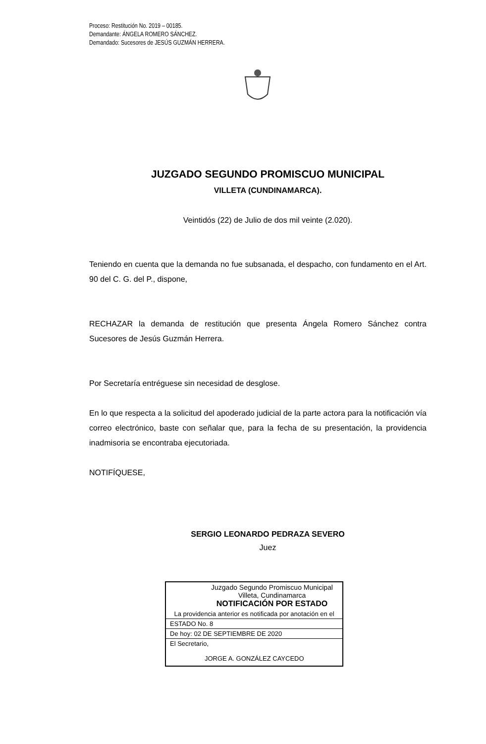Proceso: Restitución No. 2019 – 00185.
Demandante: ÁNGELA ROMERO SÁNCHEZ.
Demandado: Sucesores de JESÚS GUZMÁN HERRERA.
JUZGADO SEGUNDO PROMISCUO MUNICIPAL
VILLETA (CUNDINAMARCA).
Veintidós (22) de Julio de dos mil veinte (2.020).
Teniendo en cuenta que la demanda no fue subsanada, el despacho, con fundamento en el Art. 90 del C. G. del P., dispone,
RECHAZAR la demanda de restitución que presenta Ángela Romero Sánchez contra Sucesores de Jesús Guzmán Herrera.
Por Secretaría entréguese sin necesidad de desglose.
En lo que respecta a la solicitud del apoderado judicial de la parte actora para la notificación vía correo electrónico, baste con señalar que, para la fecha de su presentación, la providencia inadmisoria se encontraba ejecutoriada.
NOTIFÍQUESE,
SERGIO LEONARDO PEDRAZA SEVERO
Juez
| Juzgado Segundo Promiscuo Municipal Villeta, Cundinamarca NOTIFICACIÓN POR ESTADO |
| La providencia anterior es notificada por anotación en el |
| ESTADO No. 8 |
| De hoy: 02 DE SEPTIEMBRE DE 2020 |
| El Secretario, JORGE A. GONZÁLEZ CAYCEDO |